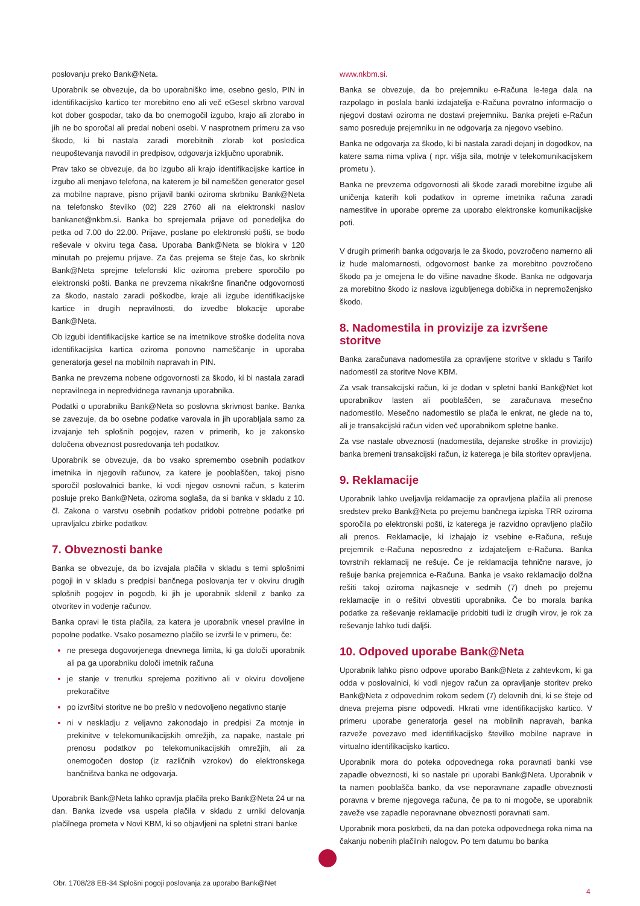poslovanju preko Bank@Neta.
Uporabnik se obvezuje, da bo uporabniško ime, osebno geslo, PIN in identifikacijsko kartico ter morebitno eno ali več eGesel skrbno varoval kot dober gospodar, tako da bo onemogočil izgubo, krajo ali zlorabo in jih ne bo sporočal ali predal nobeni osebi. V nasprotnem primeru za vso škodo, ki bi nastala zaradi morebitnih zlorab kot posledica neupoštevanja navodil in predpisov, odgovarja izključno uporabnik.
Prav tako se obvezuje, da bo izgubo ali krajo identifikacijske kartice in izgubo ali menjavo telefona, na katerem je bil nameščen generator gesel za mobilne naprave, pisno prijavil banki oziroma skrbniku Bank@Neta na telefonsko številko (02) 229 2760 ali na elektronski naslov bankanet@nkbm.si. Banka bo sprejemala prijave od ponedeljka do petka od 7.00 do 22.00. Prijave, poslane po elektronski pošti, se bodo reševale v okviru tega časa. Uporaba Bank@Neta se blokira v 120 minutah po prejemu prijave. Za čas prejema se šteje čas, ko skrbnik Bank@Neta sprejme telefonski klic oziroma prebere sporočilo po elektronski pošti. Banka ne prevzema nikakršne finančne odgovornosti za škodo, nastalo zaradi poškodbe, kraje ali izgube identifikacijske kartice in drugih nepravilnosti, do izvedbe blokacije uporabe Bank@Neta.
Ob izgubi identifikacijske kartice se na imetnikove stroške dodelita nova identifikacijska kartica oziroma ponovno nameščanje in uporaba generatorja gesel na mobilnih napravah in PIN.
Banka ne prevzema nobene odgovornosti za škodo, ki bi nastala zaradi nepravilnega in nepredvidnega ravnanja uporabnika.
Podatki o uporabniku Bank@Neta so poslovna skrivnost banke. Banka se zavezuje, da bo osebne podatke varovala in jih uporabljala samo za izvajanje teh splošnih pogojev, razen v primerih, ko je zakonsko določena obveznost posredovanja teh podatkov.
Uporabnik se obvezuje, da bo vsako spremembo osebnih podatkov imetnika in njegovih računov, za katere je pooblaščen, takoj pisno sporočil poslovalnici banke, ki vodi njegov osnovni račun, s katerim posluje preko Bank@Neta, oziroma soglaša, da si banka v skladu z 10. čl. Zakona o varstvu osebnih podatkov pridobi potrebne podatke pri upravljalcu zbirke podatkov.
7. Obveznosti banke
Banka se obvezuje, da bo izvajala plačila v skladu s temi splošnimi pogoji in v skladu s predpisi bančnega poslovanja ter v okviru drugih splošnih pogojev in pogodb, ki jih je uporabnik sklenil z banko za otvoritev in vodenje računov.
Banka opravi le tista plačila, za katera je uporabnik vnesel pravilne in popolne podatke. Vsako posamezno plačilo se izvrši le v primeru, če:
ne presega dogovorjenega dnevnega limita, ki ga določi uporabnik ali pa ga uporabniku določi imetnik računa
je stanje v trenutku sprejema pozitivno ali v okviru dovoljene prekoračitve
po izvršitvi storitve ne bo prešlo v nedovoljeno negativno stanje
ni v neskladju z veljavno zakonodajo in predpisi Za motnje in prekinitve v telekomunikacijskih omrežjih, za napake, nastale pri prenosu podatkov po telekomunikacijskih omrežjih, ali za onemogočen dostop (iz različnih vzrokov) do elektronskega bančništva banka ne odgovarja.
Uporabnik Bank@Neta lahko opravlja plačila preko Bank@Neta 24 ur na dan. Banka izvede vsa uspela plačila v skladu z urniki delovanja plačilnega prometa v Novi KBM, ki so objavljeni na spletni strani banke
www.nkbm.si.
Banka se obvezuje, da bo prejemniku e-Računa le-tega dala na razpolago in poslala banki izdajatelja e-Računa povratno informacijo o njegovi dostavi oziroma ne dostavi prejemniku. Banka prejeti e-Račun samo posreduje prejemniku in ne odgovarja za njegovo vsebino.
Banka ne odgovarja za škodo, ki bi nastala zaradi dejanj in dogodkov, na katere sama nima vpliva ( npr. višja sila, motnje v telekomunikacijskem prometu ).
Banka ne prevzema odgovornosti ali škode zaradi morebitne izgube ali uničenja katerih koli podatkov in opreme imetnika računa zaradi namestitve in uporabe opreme za uporabo elektronske komunikacijske poti.
V drugih primerih banka odgovarja le za škodo, povzročeno namerno ali iz hude malomarnosti, odgovornost banke za morebitno povzročeno škodo pa je omejena le do višine navadne škode. Banka ne odgovarja za morebitno škodo iz naslova izgubljenega dobička in nepremoženjsko škodo.
8. Nadomestila in provizije za izvršene storitve
Banka zaračunava nadomestila za opravljene storitve v skladu s Tarifo nadomestil za storitve Nove KBM.
Za vsak transakcijski račun, ki je dodan v spletni banki Bank@Net kot uporabnikov lasten ali pooblaščen, se zaračunava mesečno nadomestilo. Mesečno nadomestilo se plača le enkrat, ne glede na to, ali je transakcijski račun viden več uporabnikom spletne banke.
Za vse nastale obveznosti (nadomestila, dejanske stroške in provizijo) banka bremeni transakcijski račun, iz katerega je bila storitev opravljena.
9. Reklamacije
Uporabnik lahko uveljavlja reklamacije za opravljena plačila ali prenose sredstev preko Bank@Neta po prejemu bančnega izpiska TRR oziroma sporočila po elektronski pošti, iz katerega je razvidno opravljeno plačilo ali prenos. Reklamacije, ki izhajajo iz vsebine e-Računa, rešuje prejemnik e-Računa neposredno z izdajateljem e-Računa. Banka tovrstnih reklamacij ne rešuje. Če je reklamacija tehnične narave, jo rešuje banka prejemnica e-Računa. Banka je vsako reklamacijo dolžna rešiti takoj oziroma najkasneje v sedmih (7) dneh po prejemu reklamacije in o rešitvi obvestiti uporabnika. Če bo morala banka podatke za reševanje reklamacije pridobiti tudi iz drugih virov, je rok za reševanje lahko tudi daljši.
10. Odpoved uporabe Bank@Neta
Uporabnik lahko pisno odpove uporabo Bank@Neta z zahtevkom, ki ga odda v poslovalnici, ki vodi njegov račun za opravljanje storitev preko Bank@Neta z odpovednim rokom sedem (7) delovnih dni, ki se šteje od dneva prejema pisne odpovedi. Hkrati vrne identifikacijsko kartico. V primeru uporabe generatorja gesel na mobilnih napravah, banka razveže povezavo med identifikacijsko številko mobilne naprave in virtualno identifikacijsko kartico.
Uporabnik mora do poteka odpovednega roka poravnati banki vse zapadle obveznosti, ki so nastale pri uporabi Bank@Neta. Uporabnik v ta namen pooblašča banko, da vse neporavnane zapadle obveznosti poravna v breme njegovega računa, če pa to ni mogoče, se uporabnik zaveže vse zapadle neporavnane obveznosti poravnati sam.
Uporabnik mora poskrbeti, da na dan poteka odpovednega roka nima na čakanju nobenih plačilnih nalogov. Po tem datumu bo banka
Obr. 1708/28 EB-34 Splošni pogoji poslovanja za uporabo Bank@Net
4